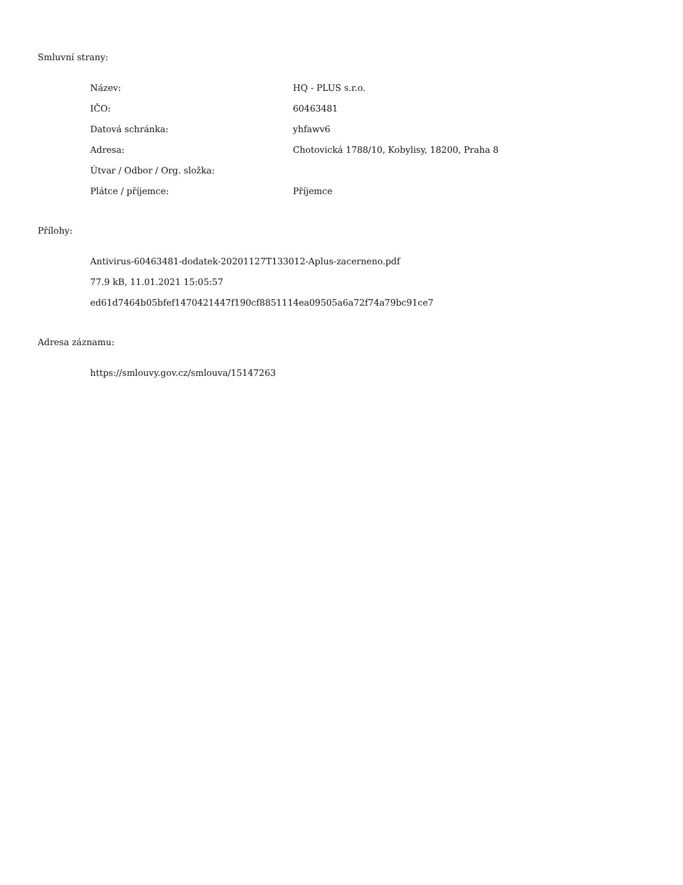Smluvní strany:
| Název: | HQ - PLUS s.r.o. |
| IČO: | 60463481 |
| Datová schránka: | yhfawv6 |
| Adresa: | Chotovická 1788/10, Kobylisy, 18200, Praha 8 |
| Útvar / Odbor / Org. složka: | |
| Plátce / příjemce: | Příjemce |
Přílohy:
Antivirus-60463481-dodatek-20201127T133012-Aplus-zacerneno.pdf
77.9 kB, 11.01.2021 15:05:57
ed61d7464b05bfef1470421447f190cf8851114ea09505a6a72f74a79bc91ce7
Adresa záznamu:
https://smlouvy.gov.cz/smlouva/15147263